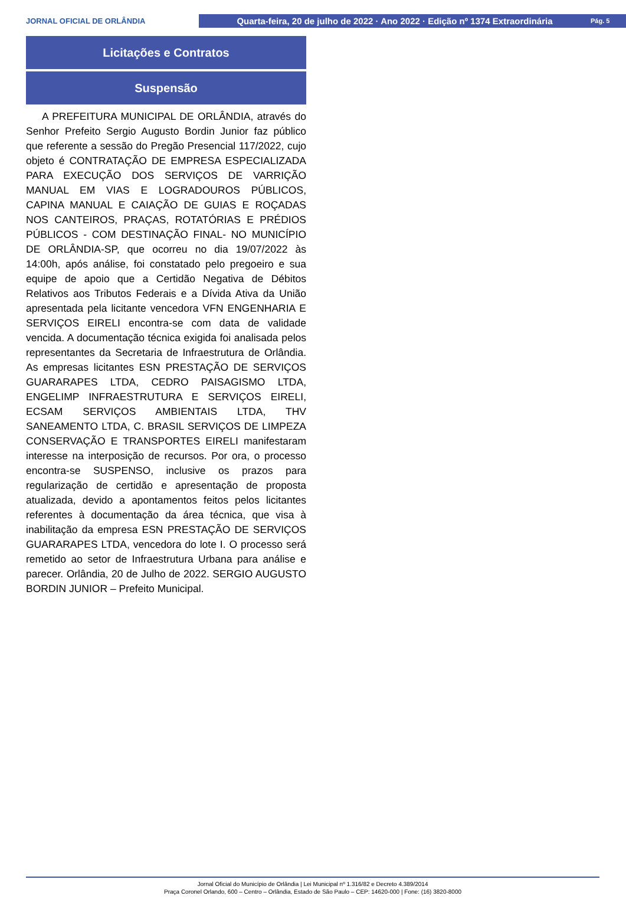JORNAL OFICIAL DE ORLÂNDIA
Quarta-feira, 20 de julho de 2022 · Ano 2022 · Edição nº 1374 Extraordinária Pág. 5
Licitações e Contratos
Suspensão
A PREFEITURA MUNICIPAL DE ORLÂNDIA, através do Senhor Prefeito Sergio Augusto Bordin Junior faz público que referente a sessão do Pregão Presencial 117/2022, cujo objeto é CONTRATAÇÃO DE EMPRESA ESPECIALIZADA PARA EXECUÇÃO DOS SERVIÇOS DE VARRIÇÃO MANUAL EM VIAS E LOGRADOUROS PÚBLICOS, CAPINA MANUAL E CAIAÇÃO DE GUIAS E ROÇADAS NOS CANTEIROS, PRAÇAS, ROTATÓRIAS E PRÉDIOS PÚBLICOS - COM DESTINAÇÃO FINAL- NO MUNICÍPIO DE ORLÂNDIA-SP, que ocorreu no dia 19/07/2022 às 14:00h, após análise, foi constatado pelo pregoeiro e sua equipe de apoio que a Certidão Negativa de Débitos Relativos aos Tributos Federais e a Dívida Ativa da União apresentada pela licitante vencedora VFN ENGENHARIA E SERVIÇOS EIRELI encontra-se com data de validade vencida. A documentação técnica exigida foi analisada pelos representantes da Secretaria de Infraestrutura de Orlândia. As empresas licitantes ESN PRESTAÇÃO DE SERVIÇOS GUARARAPES LTDA, CEDRO PAISAGISMO LTDA, ENGELIMP INFRAESTRUTURA E SERVIÇOS EIRELI, ECSAM SERVIÇOS AMBIENTAIS LTDA, THV SANEAMENTO LTDA, C. BRASIL SERVIÇOS DE LIMPEZA CONSERVAÇÃO E TRANSPORTES EIRELI manifestaram interesse na interposição de recursos. Por ora, o processo encontra-se SUSPENSO, inclusive os prazos para regularização de certidão e apresentação de proposta atualizada, devido a apontamentos feitos pelos licitantes referentes à documentação da área técnica, que visa à inabilitação da empresa ESN PRESTAÇÃO DE SERVIÇOS GUARARAPES LTDA, vencedora do lote I. O processo será remetido ao setor de Infraestrutura Urbana para análise e parecer. Orlândia, 20 de Julho de 2022. SERGIO AUGUSTO BORDIN JUNIOR – Prefeito Municipal.
Jornal Oficial do Município de Orlândia | Lei Municipal nº 1.316/82 e Decreto 4.389/2014
Praça Coronel Orlando, 600 – Centro – Orlândia, Estado de São Paulo – CEP: 14620-000 | Fone: (16) 3820-8000